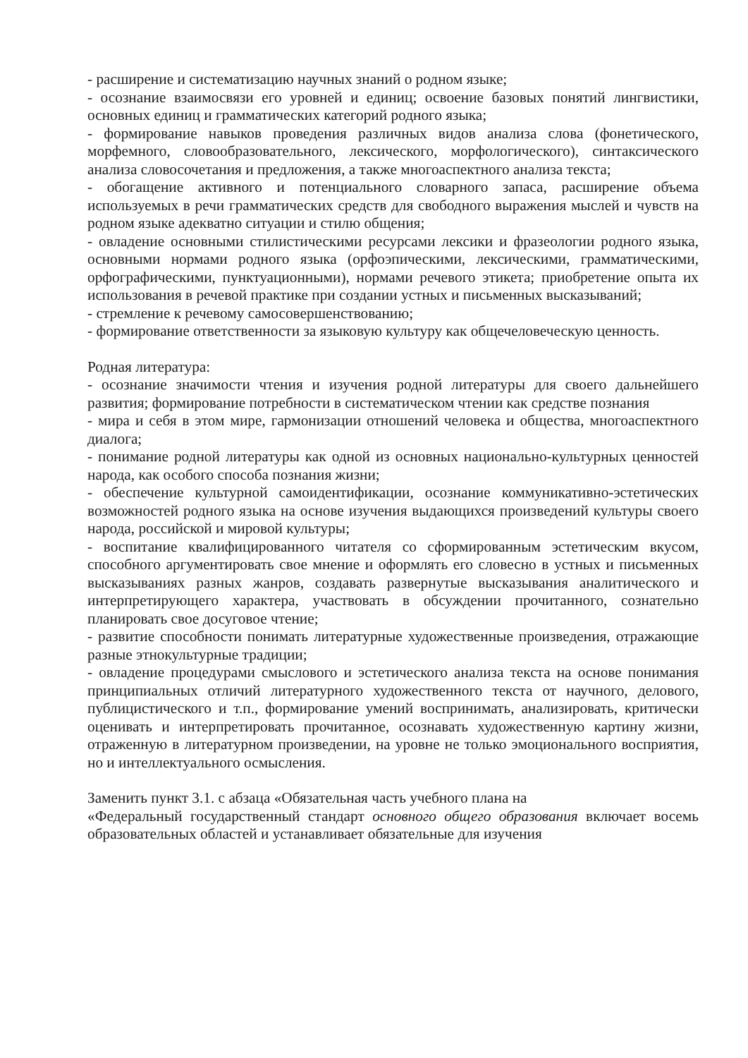- расширение и систематизацию научных знаний о родном языке;
- осознание взаимосвязи его уровней и единиц; освоение базовых понятий лингвистики, основных единиц и грамматических категорий родного языка;
- формирование навыков проведения различных видов анализа слова (фонетического, морфемного, словообразовательного, лексического, морфологического), синтаксического анализа словосочетания и предложения, а также многоаспектного анализа текста;
- обогащение активного и потенциального словарного запаса, расширение объема используемых в речи грамматических средств для свободного выражения мыслей и чувств на родном языке адекватно ситуации и стилю общения;
- овладение основными стилистическими ресурсами лексики и фразеологии родного языка, основными нормами родного языка (орфоэпическими, лексическими, грамматическими, орфографическими, пунктуационными), нормами речевого этикета; приобретение опыта их использования в речевой практике при создании устных и письменных высказываний;
- стремление к речевому самосовершенствованию;
- формирование ответственности за языковую культуру как общечеловеческую ценность.
Родная литература:
- осознание значимости чтения и изучения родной литературы для своего дальнейшего развития; формирование потребности в систематическом чтении как средстве познания
- мира и себя в этом мире, гармонизации отношений человека и общества, многоаспектного диалога;
- понимание родной литературы как одной из основных национально-культурных ценностей народа, как особого способа познания жизни;
- обеспечение культурной самоидентификации, осознание коммуникативно-эстетических возможностей родного языка на основе изучения выдающихся произведений культуры своего народа, российской и мировой культуры;
- воспитание квалифицированного читателя со сформированным эстетическим вкусом, способного аргументировать свое мнение и оформлять его словесно в устных и письменных высказываниях разных жанров, создавать развернутые высказывания аналитического и интерпретирующего характера, участвовать в обсуждении прочитанного, сознательно планировать свое досуговое чтение;
- развитие способности понимать литературные художественные произведения, отражающие разные этнокультурные традиции;
- овладение процедурами смыслового и эстетического анализа текста на основе понимания принципиальных отличий литературного художественного текста от научного, делового, публицистического и т.п., формирование умений воспринимать, анализировать, критически оценивать и интерпретировать прочитанное, осознавать художественную картину жизни, отраженную в литературном произведении, на уровне не только эмоционального восприятия, но и интеллектуального осмысления.
Заменить пункт 3.1. с абзаца «Обязательная часть учебного плана на
«Федеральный государственный стандарт основного общего образования включает восемь образовательных областей и устанавливает обязательные для изучения